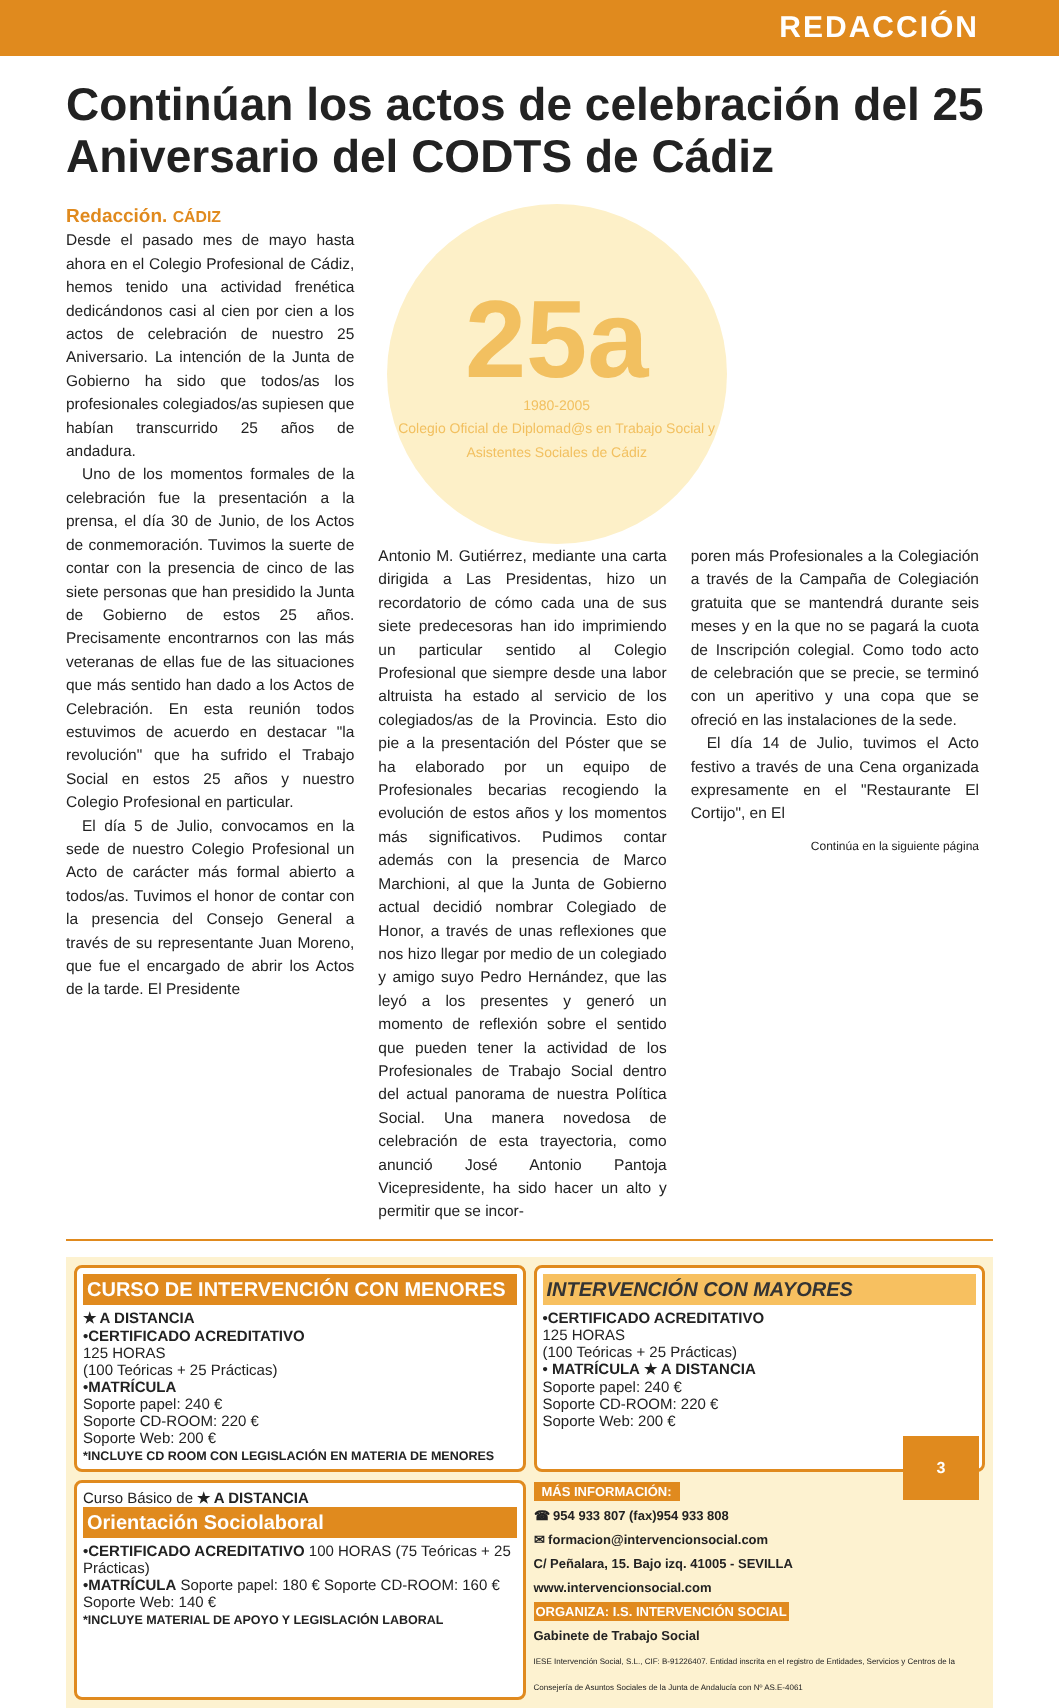REDACCIÓN
Continúan los actos de celebración del 25 Aniversario del CODTS de Cádiz
Redacción. CÁDIZ
Desde el pasado mes de mayo hasta ahora en el Colegio Profesional de Cádiz, hemos tenido una actividad frenética dedicándonos casi al cien por cien a los actos de celebración de nuestro 25 Aniversario. La intención de la Junta de Gobierno ha sido que todos/as los profesionales colegiados/as supiesen que habían transcurrido 25 años de andadura.
Uno de los momentos formales de la celebración fue la presentación a la prensa, el día 30 de Junio, de los Actos de conmemoración. Tuvimos la suerte de contar con la presencia de cinco de las siete personas que han presidido la Junta de Gobierno de estos 25 años. Precisamente encontrarnos con las más veteranas de ellas fue de las situaciones que más sentido han dado a los Actos de Celebración. En esta reunión todos estuvimos de acuerdo en destacar "la revolución" que ha sufrido el Trabajo Social en estos 25 años y nuestro Colegio Profesional en particular.
El día 5 de Julio, convocamos en la sede de nuestro Colegio Profesional un Acto de carácter más formal abierto a todos/as. Tuvimos el honor de contar con la presencia del Consejo General a través de su representante Juan Moreno, que fue el encargado de abrir los Actos de la tarde. El Presidente
25a
1980-2005
Colegio Oficial de Diplomad@s en Trabajo Social y Asistentes Sociales de Cádiz
Antonio M. Gutiérrez, mediante una carta dirigida a Las Presidentas, hizo un recordatorio de cómo cada una de sus siete predecesoras han ido imprimiendo un particular sentido al Colegio Profesional que siempre desde una labor altruista ha estado al servicio de los colegiados/as de la Provincia. Esto dio pie a la presentación del Póster que se ha elaborado por un equipo de Profesionales becarias recogiendo la evolución de estos años y los momentos más significativos. Pudimos contar además con la presencia de Marco Marchioni, al que la Junta de Gobierno actual decidió nombrar Colegiado de Honor, a través de unas reflexiones que nos hizo llegar por medio de un colegiado y amigo suyo Pedro Hernández, que las leyó a los presentes y generó un momento de reflexión sobre el sentido que pueden tener la actividad de los Profesionales de Trabajo Social dentro del actual panorama de nuestra Política Social. Una manera novedosa de celebración de esta trayectoria, como anunció José Antonio Pantoja Vicepresidente, ha sido hacer un alto y permitir que se incor-
poren más Profesionales a la Colegiación a través de la Campaña de Colegiación gratuita que se mantendrá durante seis meses y en la que no se pagará la cuota de Inscripción colegial. Como todo acto de celebración que se precie, se terminó con un aperitivo y una copa que se ofreció en las instalaciones de la sede.
El día 14 de Julio, tuvimos el Acto festivo a través de una Cena organizada expresamente en el "Restaurante El Cortijo", en El
Continúa en la siguiente página
CURSO DE INTERVENCIÓN CON MENORES
★ A DISTANCIA
•CERTIFICADO ACREDITATIVO
125 HORAS
(100 Teóricas + 25 Prácticas)
•MATRÍCULA
Soporte papel: 240 €
Soporte CD-ROOM: 220 €
Soporte Web: 200 €
*INCLUYE CD ROOM CON LEGISLACIÓN EN MATERIA DE MENORES
INTERVENCIÓN CON MAYORES
•CERTIFICADO ACREDITATIVO
125 HORAS
(100 Teóricas + 25 Prácticas)
• MATRÍCULA ★ A DISTANCIA
Soporte papel: 240 €
Soporte CD-ROOM: 220 €
Soporte Web: 200 €
Curso Básico de ★ A DISTANCIA
Orientación Sociolaboral
•CERTIFICADO ACREDITATIVO 100 HORAS (75 Teóricas + 25 Prácticas)
•MATRÍCULA Soporte papel: 180 € Soporte CD-ROOM: 160 € Soporte Web: 140 €
*INCLUYE MATERIAL DE APOYO Y LEGISLACIÓN LABORAL
MÁS INFORMACIÓN:
☎ 954 933 807 (fax)954 933 808
✉ formacion@intervencionsocial.com
C/ Peñalara, 15. Bajo izq. 41005 - SEVILLA
www.intervencionsocial.com
ORGANIZA: I.S. INTERVENCIÓN SOCIAL
Gabinete de Trabajo Social
IESE Intervención Social, S.L., CIF: B-91226407. Entidad inscrita en el registro de Entidades, Servicios y Centros de la Consejería de Asuntos Sociales de la Junta de Andalucía con Nº AS.E-4061
3